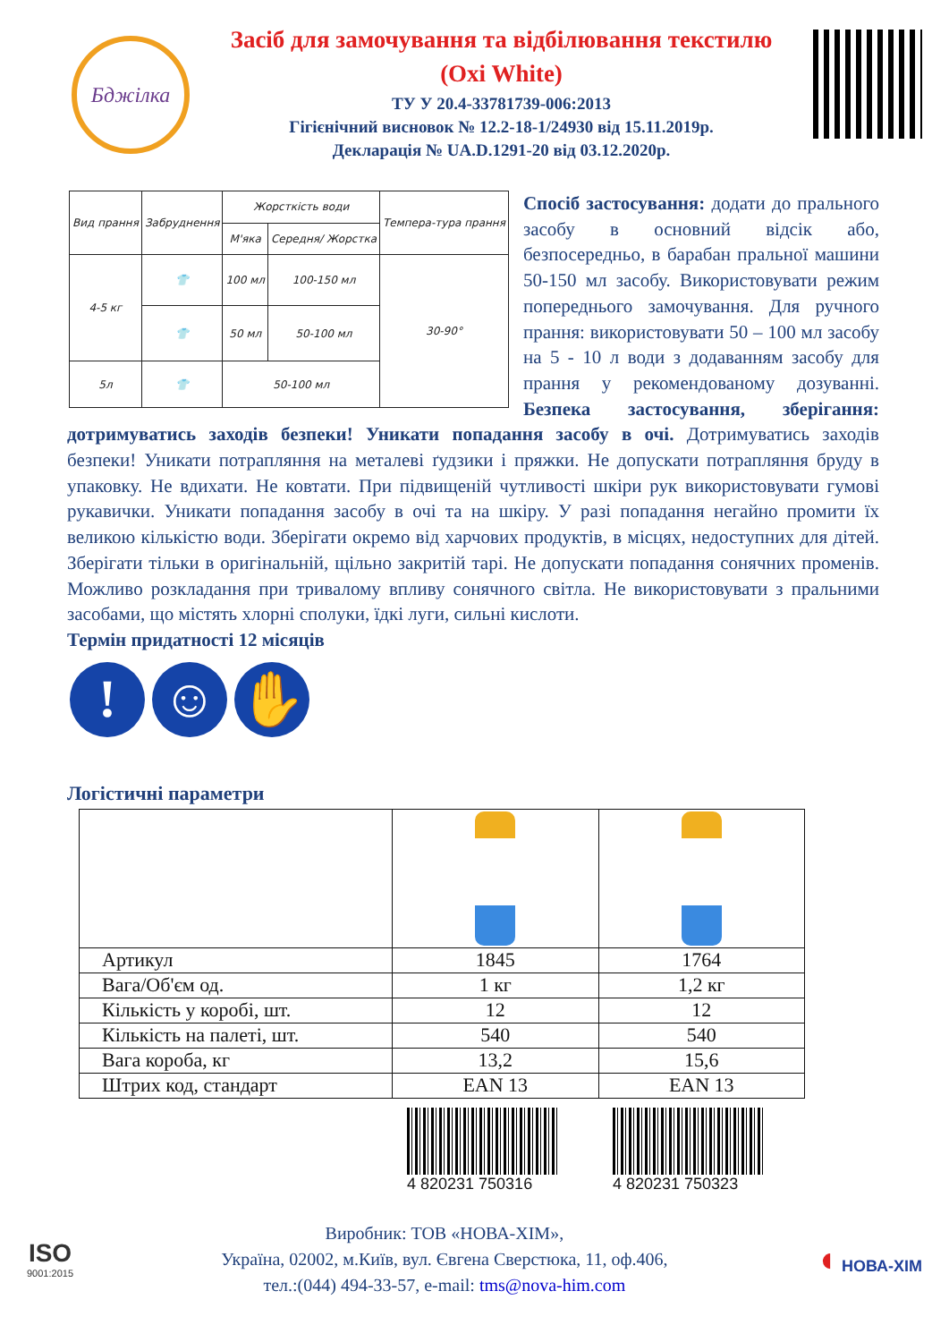Бджілка
Засіб для замочування та відбілювання текстилю
(Oxi White)
ТУ У 20.4-33781739-006:2013
Гігієнічний висновок № 12.2-18-1/24930 від 15.11.2019р.
Декларація № UA.D.1291-20 від 03.12.2020р.
| Вид прання | Забруднення | Жорсткість води | | Темпера-тура прання |
| --- | --- | --- | --- | --- |
| | | М'яка | Середня/ Жорстка | |
| 4-5 кг | 👕 | 100 мл | 100-150 мл | 30-90° |
| | 👕 | 50 мл | 50-100 мл | |
| 5л | 👕 | 50-100 мл | | |
Спосіб застосування: додати до прального засобу в основний відсік або, безпосередньо, в барабан пральної машини 50-150 мл засобу. Використовувати режим попереднього замочування. Для ручного прання: використовувати 50 – 100 мл засобу на 5 - 10 л води з додаванням засобу для прання у рекомендованому дозуванні. Безпека застосування, зберігання: дотримуватись заходів безпеки! Уникати попадання засобу в очі. Дотримуватись заходів безпеки! Уникати потрапляння на металеві ґудзики і пряжки. Не допускати потрапляння бруду в упаковку. Не вдихати. Не ковтати. При підвищеній чутливості шкіри рук використовувати гумові рукавички. Уникати попадання засобу в очі та на шкіру. У разі попадання негайно промити їх великою кількістю води. Зберігати окремо від харчових продуктів, в місцях, недоступних для дітей. Зберігати тільки в оригінальній, щільно закритій тарі. Не допускати попадання сонячних променів. Можливо розкладання при тривалому впливу сонячного світла. Не використовувати з пральними засобами, що містять хлорні сполуки, їдкі луги, сильні кислоти.
Термін придатності 12 місяців
! ☺ ✋
Логістичні параметри
| Артикул | 1845 | 1764 |
| Вага/Об'єм од. | 1 кг | 1,2 кг |
| Кількість у коробі, шт. | 12 | 12 |
| Кількість на палеті, шт. | 540 | 540 |
| Вага короба, кг | 13,2 | 15,6 |
| Штрих код, стандарт | EAN 13 | EAN 13 |
4 820231 750316 4 820231 750323
ISO
9001:2015
Виробник: ТОВ «НОВА-ХІМ»,
Україна, 02002, м.Київ, вул. Євгена Сверстюка, 11, оф.406,
тел.:(044) 494-33-57, e-mail: tms@nova-him.com
◖ НОВА-ХІМ